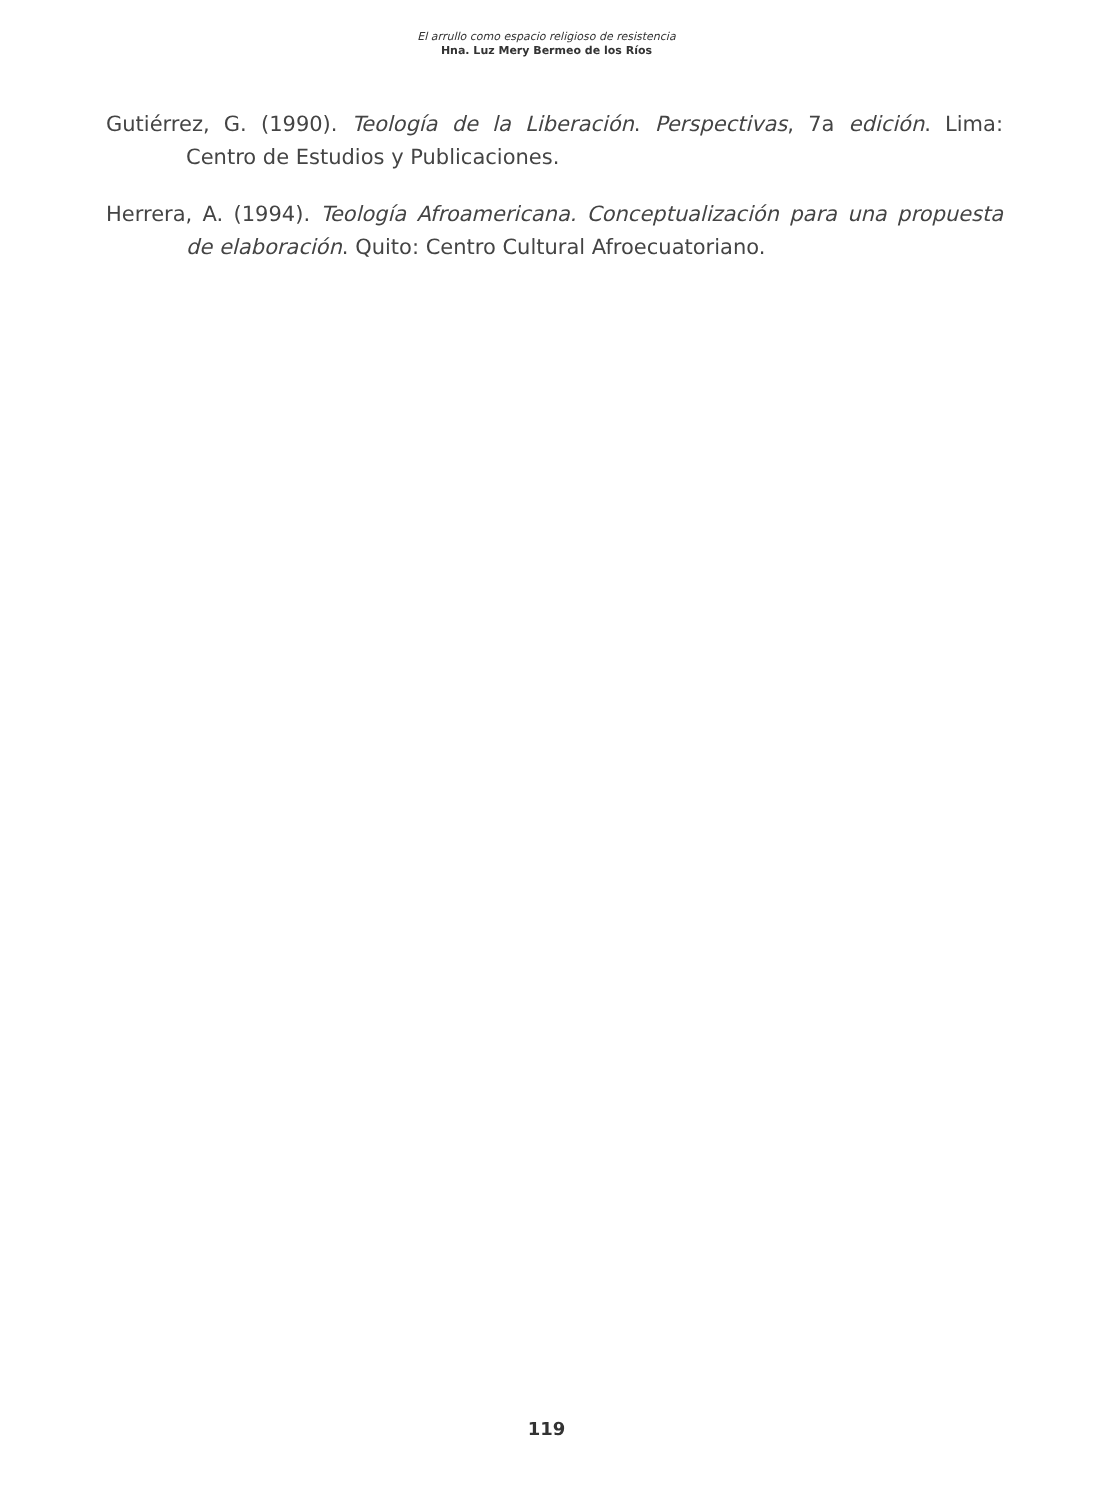El arrullo como espacio religioso de resistencia
Hna. Luz Mery Bermeo de los Ríos
Gutiérrez, G. (1990). Teología de la Liberación. Perspectivas, 7a edición. Lima: Centro de Estudios y Publicaciones.
Herrera, A. (1994). Teología Afroamericana. Conceptualización para una propuesta de elaboración. Quito: Centro Cultural Afroecuatoriano.
119